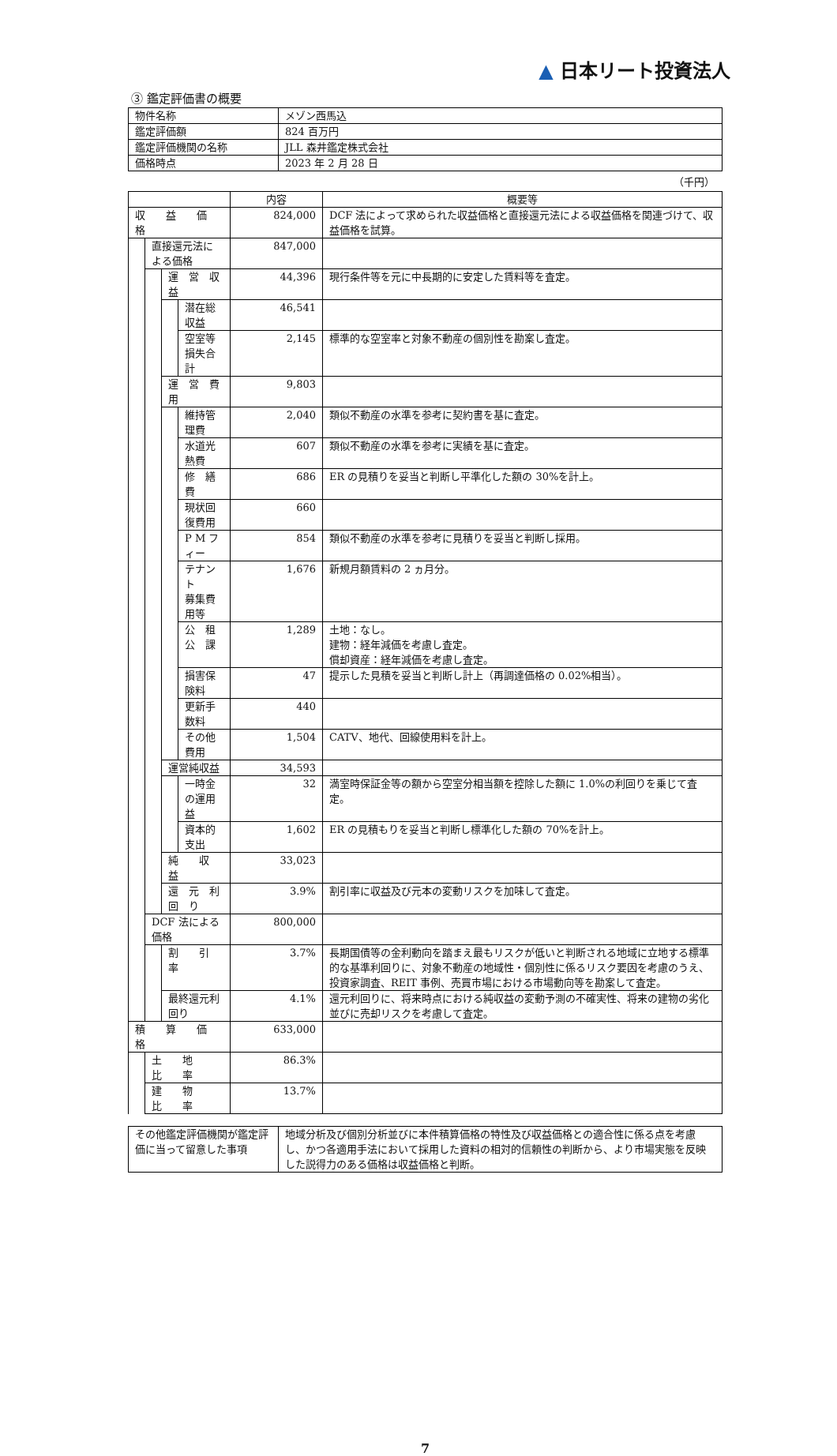▲ 日本リート投資法人
③ 鑑定評価書の概要
| 物件名称 | メゾン西馬込 |
| 鑑定評価額 | 824 百万円 |
| 鑑定評価機関の名称 | JLL 森井鑑定株式会社 |
| 価格時点 | 2023 年 2 月 28 日 |
（千円）
| | | | | 内容 | 概要等 |
| --- | --- | --- | --- | --- | --- |
| 収 益 価 格 | | | | 824,000 | DCF 法によって求められた収益価格と直接還元法による収益価格を関連づけて、収益価格を試算。 |
| | 直接還元法による価格 | | | 847,000 | |
| | | 運 営 収 益 | | 44,396 | 現行条件等を元に中長期的に安定した賃料等を査定。 |
| | | | 潜在総収益 | 46,541 | |
| | | | 空室等損失合計 | 2,145 | 標準的な空室率と対象不動産の個別性を勘案し査定。 |
| | | 運 営 費 用 | | 9,803 | |
| | | | 維持管理費 | 2,040 | 類似不動産の水準を参考に契約書を基に査定。 |
| | | | 水道光熱費 | 607 | 類似不動産の水準を参考に実績を基に査定。 |
| | | | 修 繕 費 | 686 | ER の見積りを妥当と判断し平準化した額の 30%を計上。 |
| | | | 現状回復費用 | 660 | |
| | | | P M フィー | 854 | 類似不動産の水準を参考に見積りを妥当と判断し採用。 |
| | | | テナント 募集費用等 | 1,676 | 新規月額賃料の 2 ヵ月分。 |
| | | | 公 租 公 課 | 1,289 | 土地：なし。 建物：経年減価を考慮し査定。 償却資産：経年減価を考慮し査定。 |
| | | | 損害保険料 | 47 | 提示した見積を妥当と判断し計上（再調達価格の 0.02%相当）。 |
| | | | 更新手数料 | 440 | |
| | | | その他費用 | 1,504 | CATV、地代、回線使用料を計上。 |
| | | 運営純収益 | | 34,593 | |
| | | | 一時金の運用益 | 32 | 満室時保証金等の額から空室分相当額を控除した額に 1.0%の利回りを乗じて査定。 |
| | | | 資本的支出 | 1,602 | ER の見積もりを妥当と判断し標準化した額の 70%を計上。 |
| | | 純 収 益 | | 33,023 | |
| | | 還 元 利 回 り | | 3.9% | 割引率に収益及び元本の変動リスクを加味して査定。 |
| | DCF 法による価格 | | | 800,000 | |
| | | 割 引 率 | | 3.7% | 長期国債等の金利動向を踏まえ最もリスクが低いと判断される地域に立地する標準的な基準利回りに、対象不動産の地域性・個別性に係るリスク要因を考慮のうえ、投資家調査、REIT 事例、売買市場における市場動向等を勘案して査定。 |
| | | 最終還元利回り | | 4.1% | 還元利回りに、将来時点における純収益の変動予測の不確実性、将来の建物の劣化並びに売却リスクを考慮して査定。 |
| 積 算 価 格 | | | | 633,000 | |
| | 土 地 比 率 | | | 86.3% | |
| | 建 物 比 率 | | | 13.7% | |
| その他鑑定評価機関が鑑定評価に当って留意した事項 | 地域分析及び個別分析並びに本件積算価格の特性及び収益価格との適合性に係る点を考慮し、かつ各適用手法において採用した資料の相対的信頼性の判断から、より市場実態を反映した説得力のある価格は収益価格と判断。 |
7